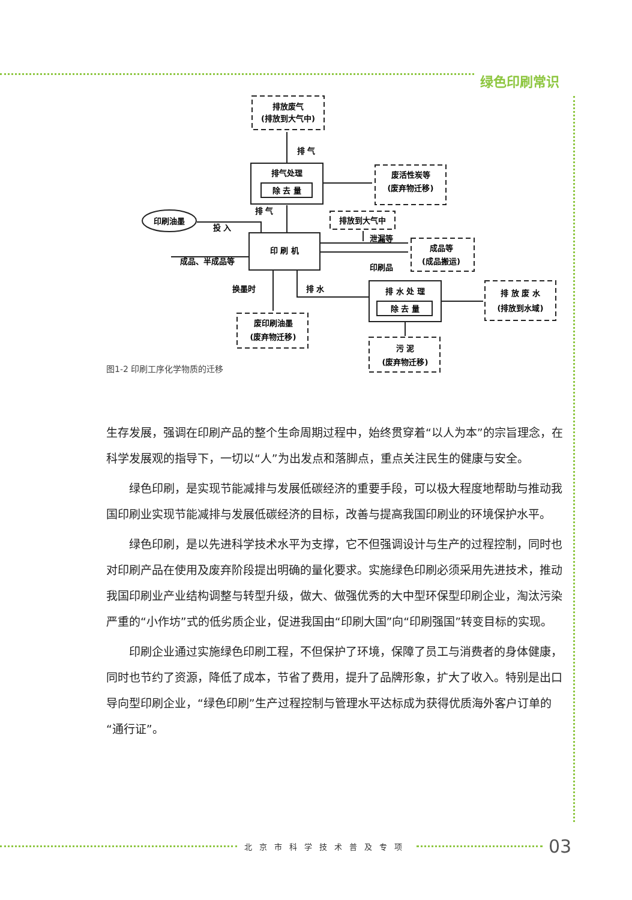绿色印刷常识
排放废气
(排放到大气中)
排 气
排气处理
除 去 量
废活性炭等
(废弃物迁移)
印刷油墨
排 气
投 入
排放到大气中
泄漏等
印 刷 机
成品等
(成品搬运)
成品、半成品等
印刷品
换墨时
排 水
排 水 处 理
除 去 量
排 放 废 水
(排放到水域)
废印刷油墨
(废弃物迁移)
污 泥
(废弃物迁移)
图1-2 印刷工序化学物质的迁移
生存发展，强调在印刷产品的整个生命周期过程中，始终贯穿着“以人为本”的宗旨理念，在科学发展观的指导下，一切以“人”为出发点和落脚点，重点关注民生的健康与安全。
　　绿色印刷，是实现节能减排与发展低碳经济的重要手段，可以极大程度地帮助与推动我国印刷业实现节能减排与发展低碳经济的目标，改善与提高我国印刷业的环境保护水平。
　　绿色印刷，是以先进科学技术水平为支撑，它不但强调设计与生产的过程控制，同时也对印刷产品在使用及废弃阶段提出明确的量化要求。实施绿色印刷必须采用先进技术，推动我国印刷业产业结构调整与转型升级，做大、做强优秀的大中型环保型印刷企业，淘汰污染严重的“小作坊”式的低劣质企业，促进我国由“印刷大国”向“印刷强国”转变目标的实现。
　　印刷企业通过实施绿色印刷工程，不但保护了环境，保障了员工与消费者的身体健康，同时也节约了资源，降低了成本，节省了费用，提升了品牌形象，扩大了收入。特别是出口导向型印刷企业，“绿色印刷”生产过程控制与管理水平达标成为获得优质海外客户订单的“通行证”。
北京市科学技术普及专项 03